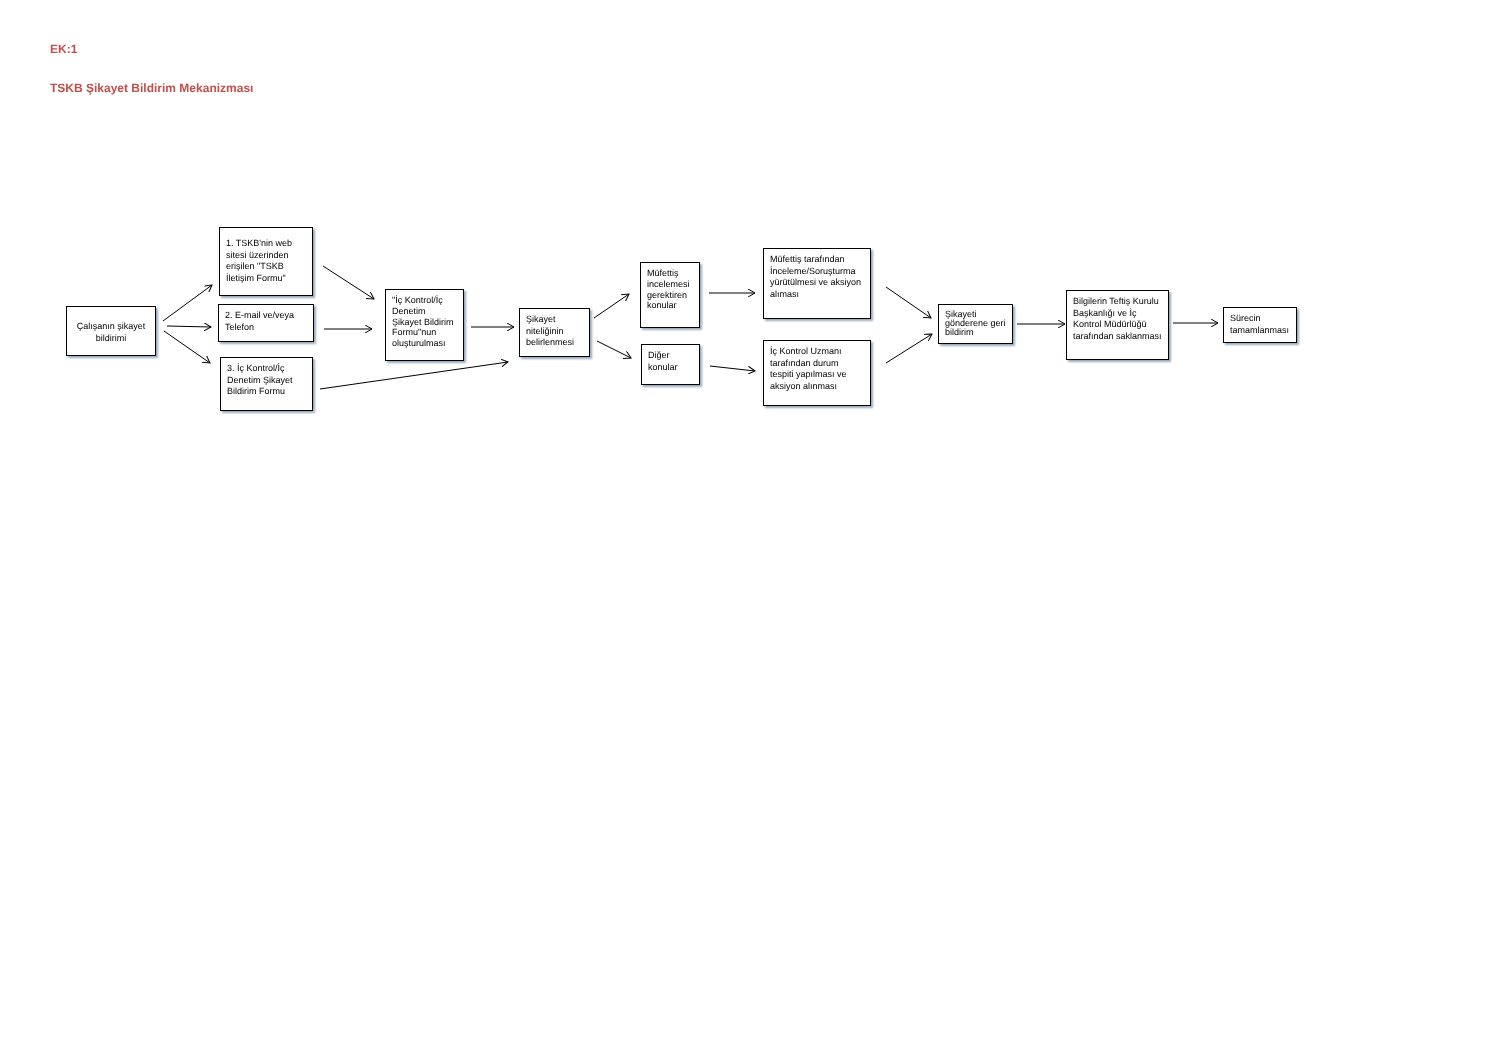EK:1
TSKB Şikayet Bildirim Mekanizması
Çalışanın şikayet bildirimi
1. TSKB'nin web sitesi üzerinden erişilen "TSKB İletişim Formu"
2. E-mail ve/veya Telefon
3. İç Kontrol/İç Denetim Şikayet Bildirim Formu
"İç Kontrol/İç Denetim Şikayet Bildirim Formu"nun oluşturulması
Şikayet niteliğinin belirlenmesi
Müfettiş incelemesi gerektiren konular
Diğer konular
Müfettiş tarafından İnceleme/Soruşturma yürütülmesi ve aksiyon alıması
İç Kontrol Uzmanı tarafından durum tespiti yapılması ve aksiyon alınması
Şikayeti gönderene geri bildirim
Bilgilerin Teftiş Kurulu Başkanlığı ve İç Kontrol Müdürlüğü tarafından saklanması
Sürecin tamamlanması